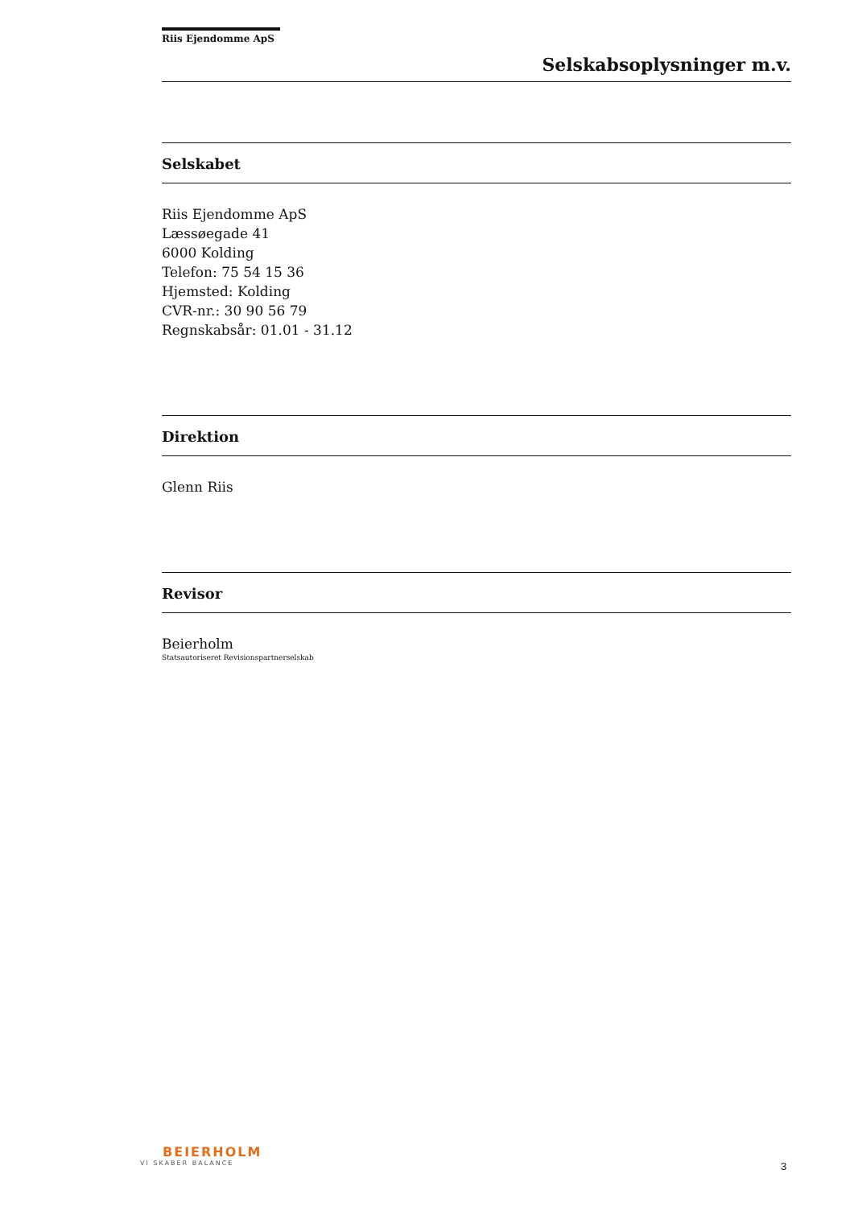Riis Ejendomme ApS
Selskabsoplysninger m.v.
Selskabet
Riis Ejendomme ApS
Læssøegade 41
6000 Kolding
Telefon: 75 54 15 36
Hjemsted: Kolding
CVR-nr.: 30 90 56 79
Regnskabsår: 01.01 - 31.12
Direktion
Glenn Riis
Revisor
Beierholm
Statsautoriseret Revisionspartnerselskab
BEIERHOLM
VI SKABER BALANCE
3